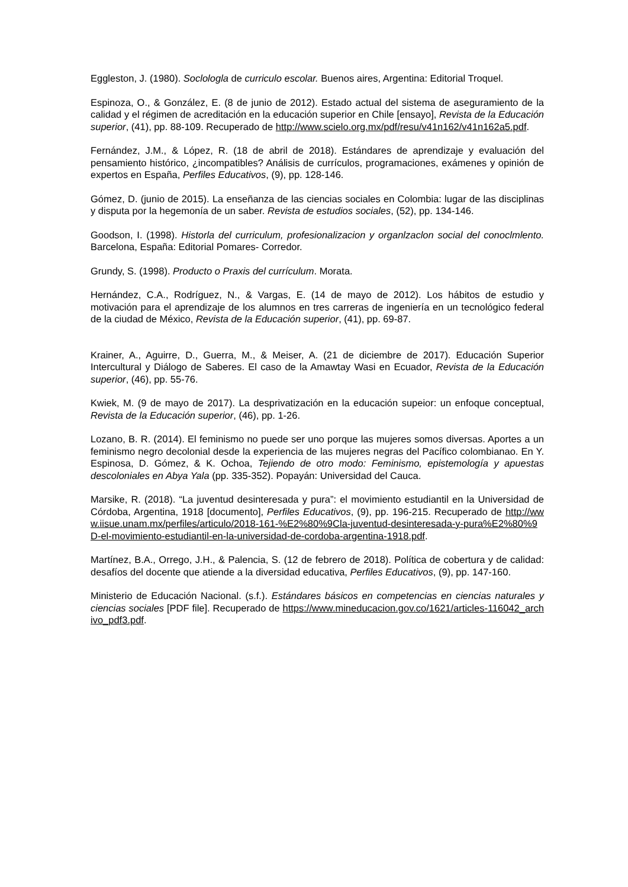Eggleston, J. (1980). Soclologla de curriculo escolar. Buenos aires, Argentina: Editorial Troquel.
Espinoza, O., & González, E. (8 de junio de 2012). Estado actual del sistema de aseguramiento de la calidad y el régimen de acreditación en la educación superior en Chile [ensayo], Revista de la Educación superior, (41), pp. 88-109. Recuperado de http://www.scielo.org.mx/pdf/resu/v41n162/v41n162a5.pdf.
Fernández, J.M., & López, R. (18 de abril de 2018). Estándares de aprendizaje y evaluación del pensamiento histórico, ¿incompatibles? Análisis de currículos, programaciones, exámenes y opinión de expertos en España, Perfiles Educativos, (9), pp. 128-146.
Gómez, D. (junio de 2015). La enseñanza de las ciencias sociales en Colombia: lugar de las disciplinas y disputa por la hegemonía de un saber. Revista de estudios sociales, (52), pp. 134-146.
Goodson, I. (1998). Historla del curriculum, profesionalizacion y organlzaclon social del conoclmlento. Barcelona, España: Editorial Pomares- Corredor.
Grundy, S. (1998). Producto o Praxis del currículum. Morata.
Hernández, C.A., Rodríguez, N., & Vargas, E. (14 de mayo de 2012). Los hábitos de estudio y motivación para el aprendizaje de los alumnos en tres carreras de ingeniería en un tecnológico federal de la ciudad de México, Revista de la Educación superior, (41), pp. 69-87.
Krainer, A., Aguirre, D., Guerra, M., & Meiser, A. (21 de diciembre de 2017). Educación Superior Intercultural y Diálogo de Saberes. El caso de la Amawtay Wasi en Ecuador, Revista de la Educación superior, (46), pp. 55-76.
Kwiek, M. (9 de mayo de 2017). La desprivatización en la educación supeior: un enfoque conceptual, Revista de la Educación superior, (46), pp. 1-26.
Lozano, B. R. (2014). El feminismo no puede ser uno porque las mujeres somos diversas. Aportes a un feminismo negro decolonial desde la experiencia de las mujeres negras del Pacífico colombianao. En Y. Espinosa, D. Gómez, & K. Ochoa, Tejiendo de otro modo: Feminismo, epistemología y apuestas descoloniales en Abya Yala (pp. 335-352). Popayán: Universidad del Cauca.
Marsike, R. (2018). “La juventud desinteresada y pura”: el movimiento estudiantil en la Universidad de Córdoba, Argentina, 1918 [documento], Perfiles Educativos, (9), pp. 196-215. Recuperado de http://www.iisue.unam.mx/perfiles/articulo/2018-161-%E2%80%9Cla-juventud-desinteresada-y-pura%E2%80%9D-el-movimiento-estudiantil-en-la-universidad-de-cordoba-argentina-1918.pdf.
Martínez, B.A., Orrego, J.H., & Palencia, S. (12 de febrero de 2018). Política de cobertura y de calidad: desafíos del docente que atiende a la diversidad educativa, Perfiles Educativos, (9), pp. 147-160.
Ministerio de Educación Nacional. (s.f.). Estándares básicos en competencias en ciencias naturales y ciencias sociales [PDF file]. Recuperado de https://www.mineducacion.gov.co/1621/articles-116042_archivo_pdf3.pdf.